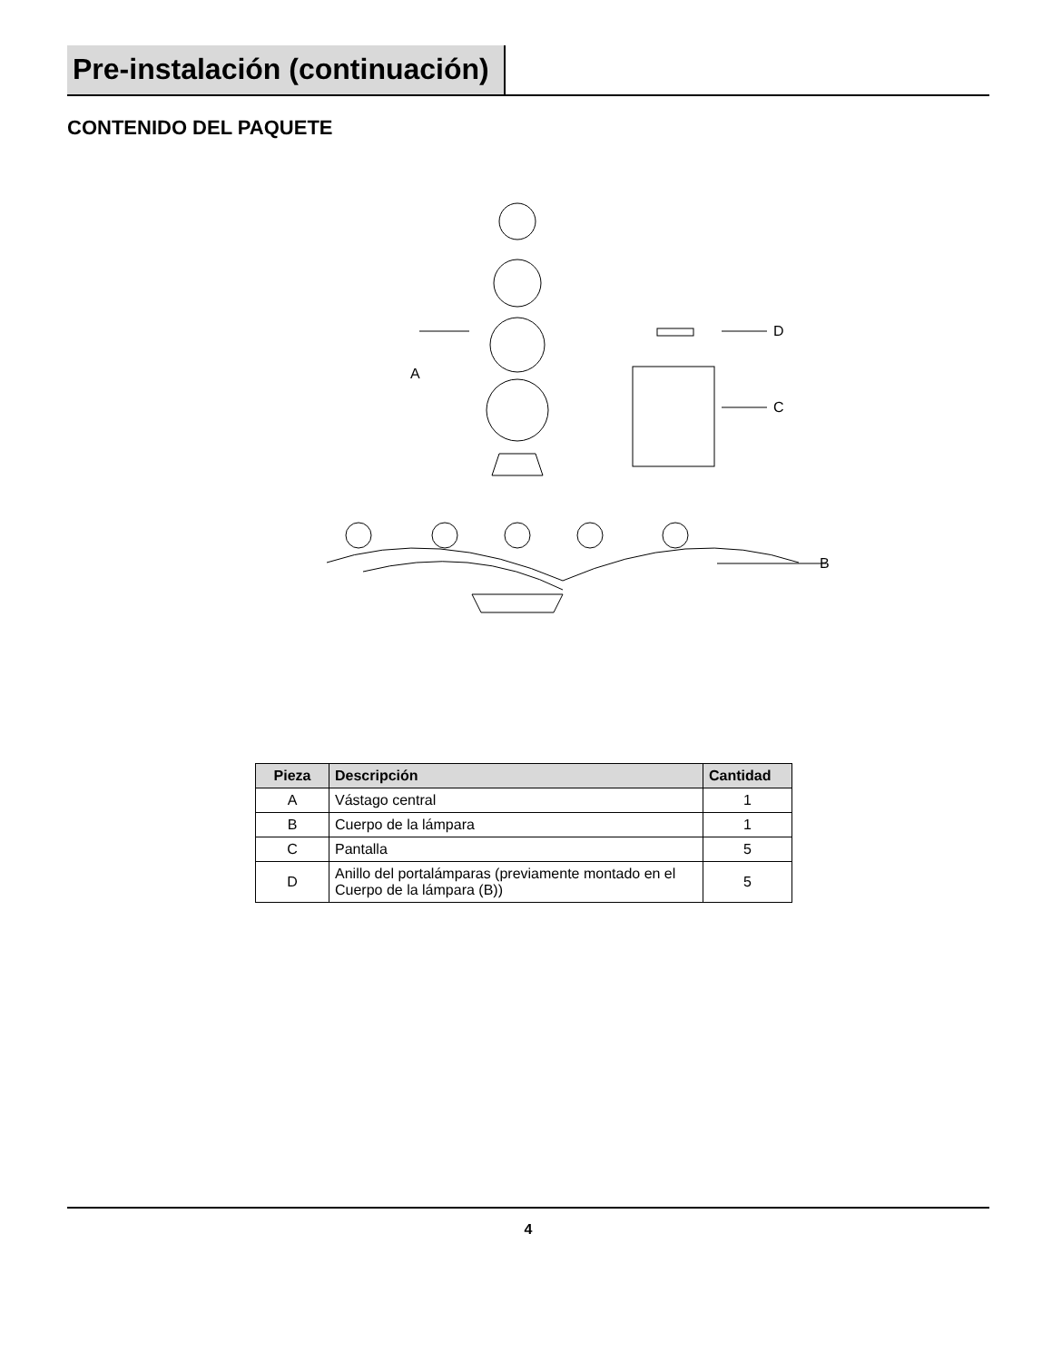Pre-instalación (continuación)
CONTENIDO DEL PAQUETE
A
D
C
B
| Pieza | Descripción | Cantidad |
| --- | --- | --- |
| A | Vástago central | 1 |
| B | Cuerpo de la lámpara | 1 |
| C | Pantalla | 5 |
| D | Anillo del portalámparas (previamente montado en el Cuerpo de la lámpara (B)) | 5 |
4